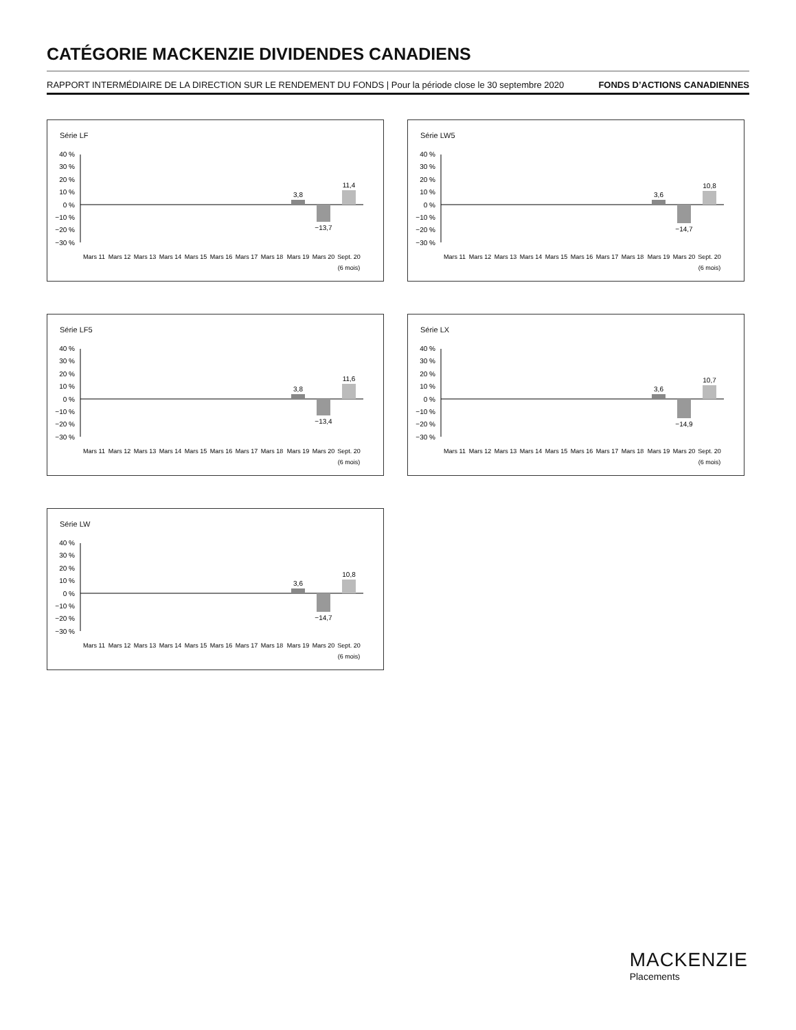CATÉGORIE MACKENZIE DIVIDENDES CANADIENS
RAPPORT INTERMÉDIAIRE DE LA DIRECTION SUR LE RENDEMENT DU FONDS | Pour la période close le 30 septembre 2020 FONDS D’ACTIONS CANADIENNES
Série LF
40 %
30 %
20 %
10 %
0 %
−10 %
−20 %
−30 %
3,8
−13,7
11,4
Mars 11
Mars 12
Mars 13
Mars 14
Mars 15
Mars 16
Mars 17
Mars 18
Mars 19
Mars 20
Sept. 20
(6 mois)
Série LW5
40 %
30 %
20 %
10 %
0 %
−10 %
−20 %
−30 %
3,6
−14,7
10,8
Mars 11
Mars 12
Mars 13
Mars 14
Mars 15
Mars 16
Mars 17
Mars 18
Mars 19
Mars 20
Sept. 20
(6 mois)
Série LF5
40 %
30 %
20 %
10 %
0 %
−10 %
−20 %
−30 %
3,8
−13,4
11,6
Mars 11
Mars 12
Mars 13
Mars 14
Mars 15
Mars 16
Mars 17
Mars 18
Mars 19
Mars 20
Sept. 20
(6 mois)
Série LX
40 %
30 %
20 %
10 %
0 %
−10 %
−20 %
−30 %
3,6
−14,9
10,7
Mars 11
Mars 12
Mars 13
Mars 14
Mars 15
Mars 16
Mars 17
Mars 18
Mars 19
Mars 20
Sept. 20
(6 mois)
Série LW
40 %
30 %
20 %
10 %
0 %
−10 %
−20 %
−30 %
3,6
−14,7
10,8
Mars 11
Mars 12
Mars 13
Mars 14
Mars 15
Mars 16
Mars 17
Mars 18
Mars 19
Mars 20
Sept. 20
(6 mois)
MACKENZIE
Placements